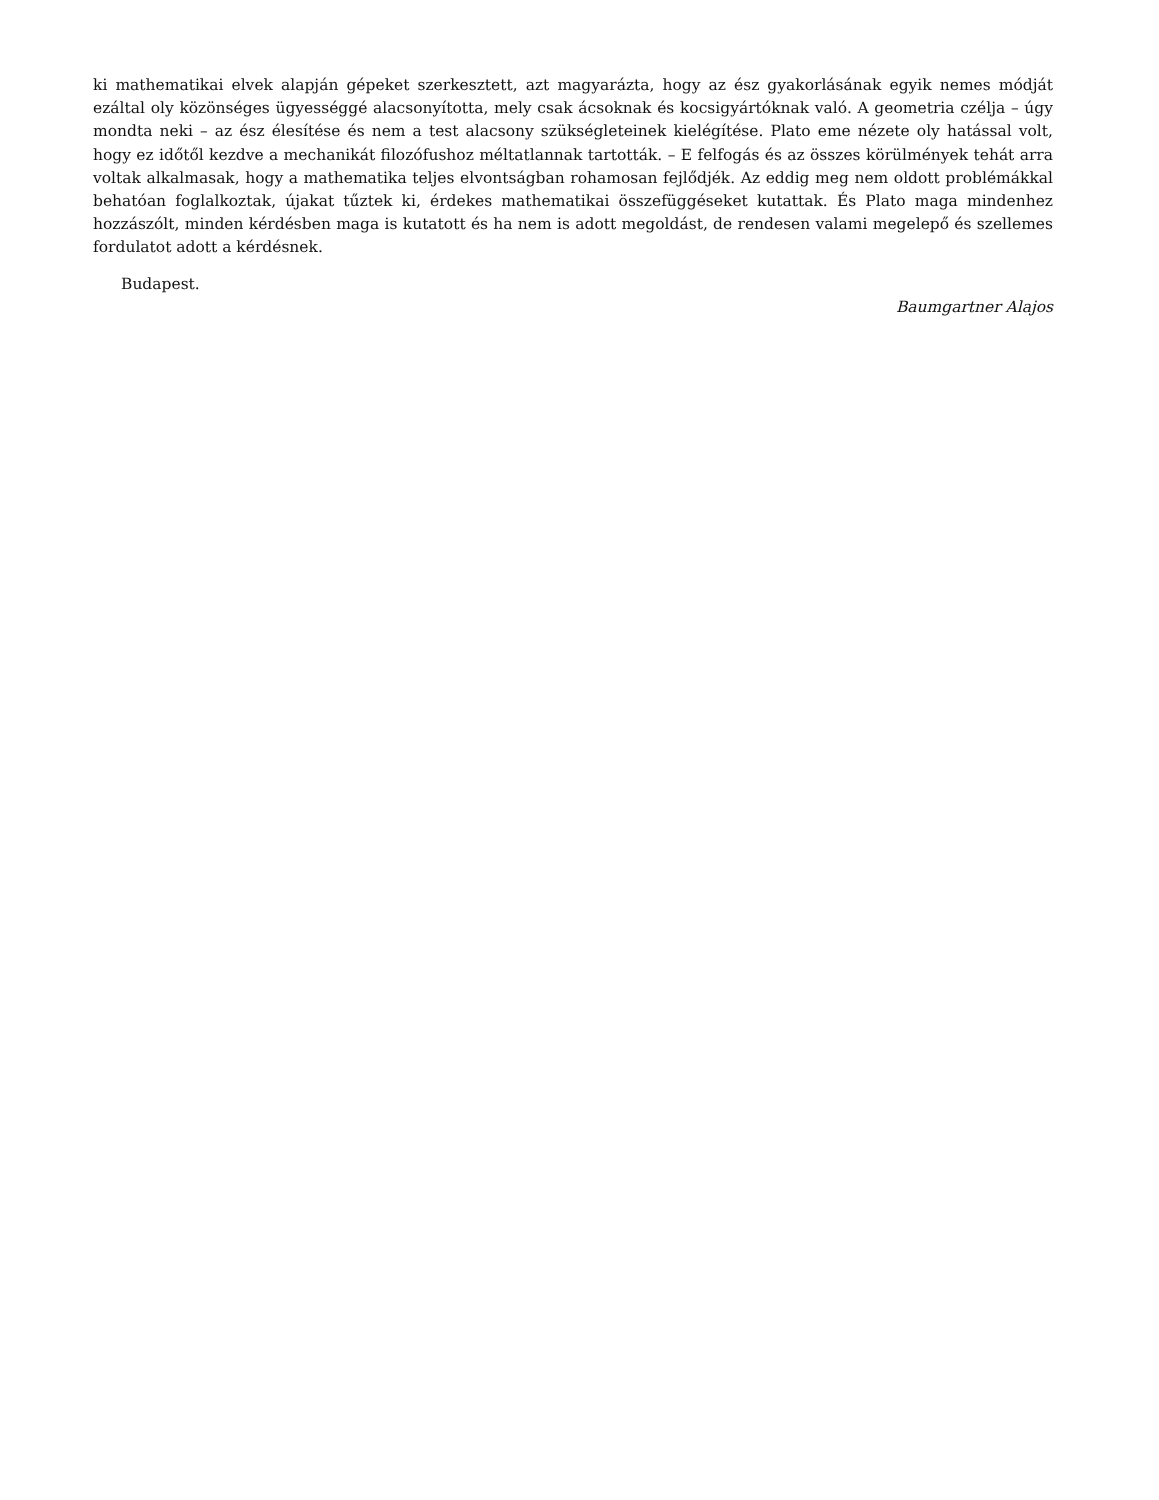ki mathematikai elvek alapján gépeket szerkesztett, azt magyarázta, hogy az ész gyakorlásának egyik nemes módját ezáltal oly közönséges ügyességgé alacsonyította, mely csak ácsoknak és kocsigyártóknak való. A geometria czélja – úgy mondta neki – az ész élesítése és nem a test alacsony szükségleteinek kielégítése. Plato eme nézete oly hatással volt, hogy ez időtől kezdve a mechanikát filozófushoz méltatlannak tartották. – E felfogás és az összes körülmények tehát arra voltak alkalmasak, hogy a mathematika teljes elvontságban rohamosan fejlődjék. Az eddig meg nem oldott problémákkal behatóan foglalkoztak, újakat tűztek ki, érdekes mathematikai összefüggéseket kutattak. És Plato maga mindenhez hozzászólt, minden kérdésben maga is kutatott és ha nem is adott megoldást, de rendesen valami megelepő és szellemes fordulatot adott a kérdésnek.
Budapest.
Baumgartner Alajos